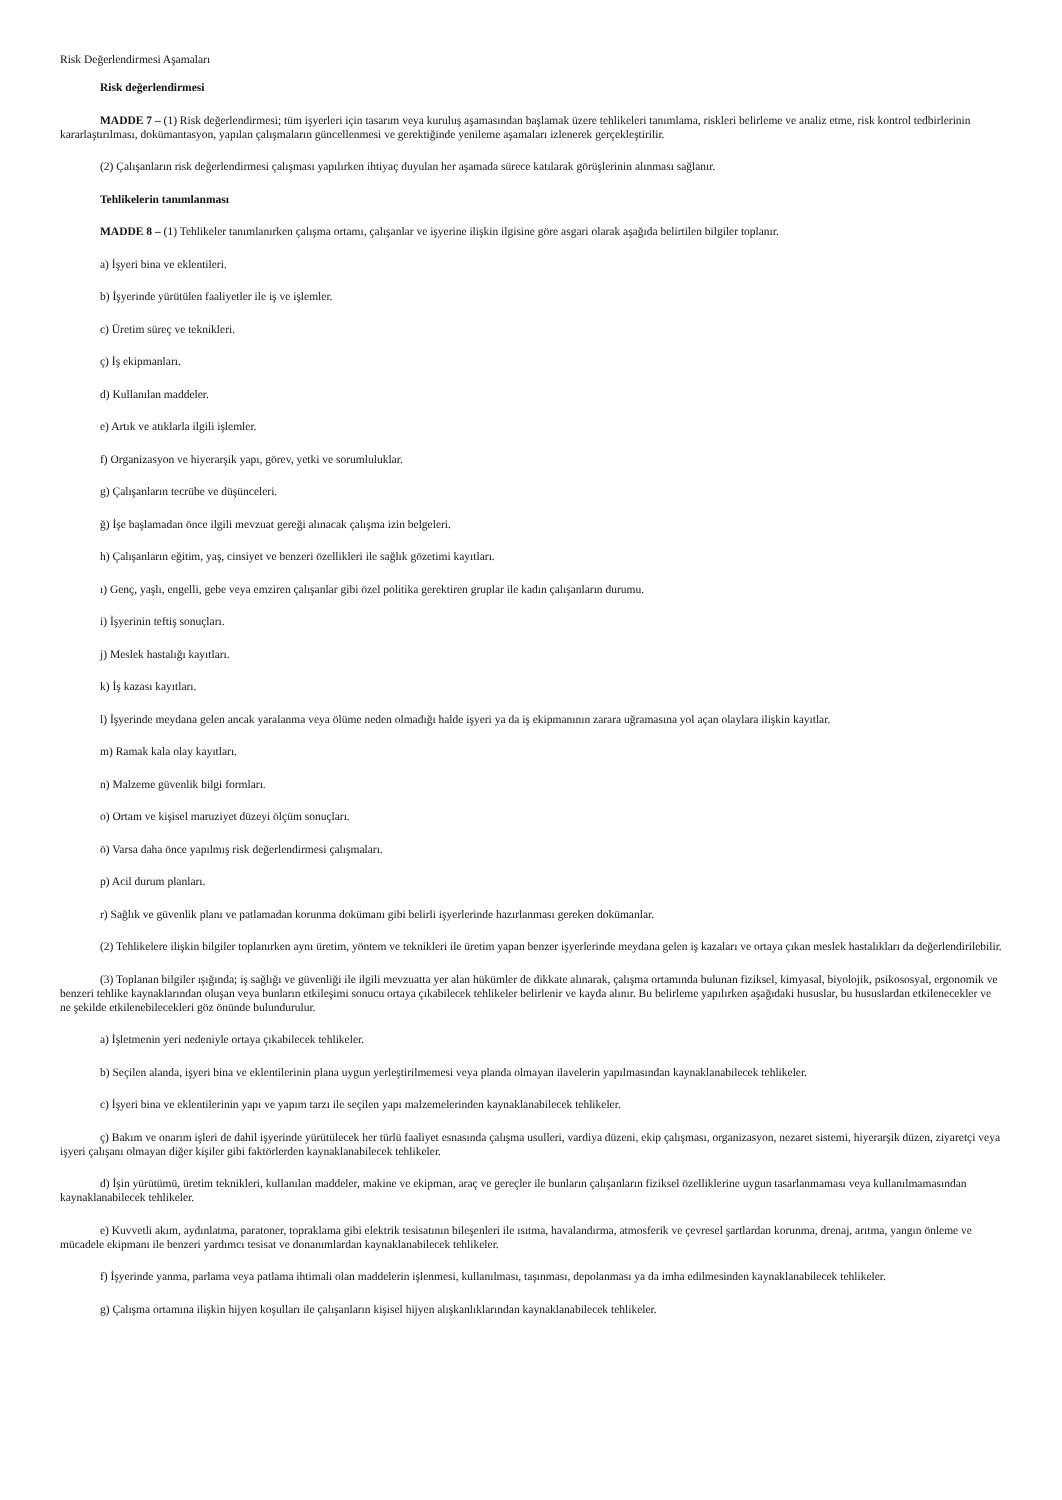Risk Değerlendirmesi Aşamaları
Risk değerlendirmesi
MADDE 7 – (1) Risk değerlendirmesi; tüm işyerleri için tasarım veya kuruluş aşamasından başlamak üzere tehlikeleri tanımlama, riskleri belirleme ve analiz etme, risk kontrol tedbirlerinin kararlaştırılması, dokümantasyon, yapılan çalışmaların güncellenmesi ve gerektiğinde yenileme aşamaları izlenerek gerçekleştirilir.
(2) Çalışanların risk değerlendirmesi çalışması yapılırken ihtiyaç duyulan her aşamada sürece katılarak görüşlerinin alınması sağlanır.
Tehlikelerin tanımlanması
MADDE 8 – (1) Tehlikeler tanımlanırken çalışma ortamı, çalışanlar ve işyerine ilişkin ilgisine göre asgari olarak aşağıda belirtilen bilgiler toplanır.
a) İşyeri bina ve eklentileri.
b) İşyerinde yürütülen faaliyetler ile iş ve işlemler.
c) Üretim süreç ve teknikleri.
ç) İş ekipmanları.
d) Kullanılan maddeler.
e) Artık ve atıklarla ilgili işlemler.
f) Organizasyon ve hiyerarşik yapı, görev, yetki ve sorumluluklar.
g) Çalışanların tecrübe ve düşünceleri.
ğ) İşe başlamadan önce ilgili mevzuat gereği alınacak çalışma izin belgeleri.
h) Çalışanların eğitim, yaş, cinsiyet ve benzeri özellikleri ile sağlık gözetimi kayıtları.
ı) Genç, yaşlı, engelli, gebe veya emziren çalışanlar gibi özel politika gerektiren gruplar ile kadın çalışanların durumu.
i) İşyerinin teftiş sonuçları.
j) Meslek hastalığı kayıtları.
k) İş kazası kayıtları.
l) İşyerinde meydana gelen ancak yaralanma veya ölüme neden olmadığı halde işyeri ya da iş ekipmanının zarara uğramasına yol açan olaylara ilişkin kayıtlar.
m) Ramak kala olay kayıtları.
n) Malzeme güvenlik bilgi formları.
o) Ortam ve kişisel maruziyet düzeyi ölçüm sonuçları.
ö) Varsa daha önce yapılmış risk değerlendirmesi çalışmaları.
p) Acil durum planları.
r) Sağlık ve güvenlik planı ve patlamadan korunma dokümanı gibi belirli işyerlerinde hazırlanması gereken dokümanlar.
(2) Tehlikelere ilişkin bilgiler toplanırken aynı üretim, yöntem ve teknikleri ile üretim yapan benzer işyerlerinde meydana gelen iş kazaları ve ortaya çıkan meslek hastalıkları da değerlendirilebilir.
(3) Toplanan bilgiler ışığında; iş sağlığı ve güvenliği ile ilgili mevzuatta yer alan hükümler de dikkate alınarak, çalışma ortamında bulunan fiziksel, kimyasal, biyolojik, psikososyal, ergonomik ve benzeri tehlike kaynaklarından oluşan veya bunların etkileşimi sonucu ortaya çıkabilecek tehlikeler belirlenir ve kayda alınır. Bu belirleme yapılırken aşağıdaki hususlar, bu hususlardan etkilenecekler ve ne şekilde etkilenebilecekleri göz önünde bulundurulur.
a) İşletmenin yeri nedeniyle ortaya çıkabilecek tehlikeler.
b) Seçilen alanda, işyeri bina ve eklentilerinin plana uygun yerleştirilmemesi veya planda olmayan ilavelerin yapılmasından kaynaklanabilecek tehlikeler.
c) İşyeri bina ve eklentilerinin yapı ve yapım tarzı ile seçilen yapı malzemelerinden kaynaklanabilecek tehlikeler.
ç) Bakım ve onarım işleri de dahil işyerinde yürütülecek her türlü faaliyet esnasında çalışma usulleri, vardiya düzeni, ekip çalışması, organizasyon, nezaret sistemi, hiyerarşik düzen, ziyaretçi veya işyeri çalışanı olmayan diğer kişiler gibi faktörlerden kaynaklanabilecek tehlikeler.
d) İşin yürütümü, üretim teknikleri, kullanılan maddeler, makine ve ekipman, araç ve gereçler ile bunların çalışanların fiziksel özelliklerine uygun tasarlanmaması veya kullanılmamasından kaynaklanabilecek tehlikeler.
e) Kuvvetli akım, aydınlatma, paratoner, topraklama gibi elektrik tesisatının bileşenleri ile ısıtma, havalandırma, atmosferik ve çevresel şartlardan korunma, drenaj, arıtma, yangın önleme ve mücadele ekipmanı ile benzeri yardımcı tesisat ve donanımlardan kaynaklanabilecek tehlikeler.
f) İşyerinde yanma, parlama veya patlama ihtimali olan maddelerin işlenmesi, kullanılması, taşınması, depolanması ya da imha edilmesinden kaynaklanabilecek tehlikeler.
g) Çalışma ortamına ilişkin hijyen koşulları ile çalışanların kişisel hijyen alışkanlıklarından kaynaklanabilecek tehlikeler.